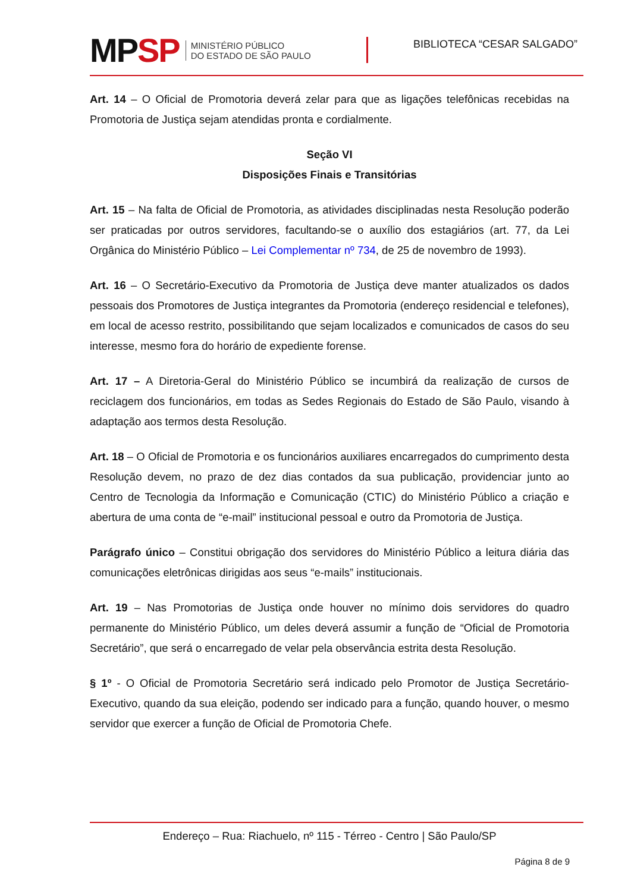MPSP
MINISTÉRIO PÚBLICO
DO ESTADO DE SÃO PAULO
BIBLIOTECA “CESAR SALGADO”
Art. 14 – O Oficial de Promotoria deverá zelar para que as ligações telefônicas recebidas na Promotoria de Justiça sejam atendidas pronta e cordialmente.
Seção VI
Disposições Finais e Transitórias
Art. 15 – Na falta de Oficial de Promotoria, as atividades disciplinadas nesta Resolução poderão ser praticadas por outros servidores, facultando-se o auxílio dos estagiários (art. 77, da Lei Orgânica do Ministério Público – Lei Complementar nº 734, de 25 de novembro de 1993).
Art. 16 – O Secretário-Executivo da Promotoria de Justiça deve manter atualizados os dados pessoais dos Promotores de Justiça integrantes da Promotoria (endereço residencial e telefones), em local de acesso restrito, possibilitando que sejam localizados e comunicados de casos do seu interesse, mesmo fora do horário de expediente forense.
Art. 17 – A Diretoria-Geral do Ministério Público se incumbirá da realização de cursos de reciclagem dos funcionários, em todas as Sedes Regionais do Estado de São Paulo, visando à adaptação aos termos desta Resolução.
Art. 18 – O Oficial de Promotoria e os funcionários auxiliares encarregados do cumprimento desta Resolução devem, no prazo de dez dias contados da sua publicação, providenciar junto ao Centro de Tecnologia da Informação e Comunicação (CTIC) do Ministério Público a criação e abertura de uma conta de “e-mail” institucional pessoal e outro da Promotoria de Justiça.
Parágrafo único – Constitui obrigação dos servidores do Ministério Público a leitura diária das comunicações eletrônicas dirigidas aos seus “e-mails” institucionais.
Art. 19 – Nas Promotorias de Justiça onde houver no mínimo dois servidores do quadro permanente do Ministério Público, um deles deverá assumir a função de “Oficial de Promotoria Secretário”, que será o encarregado de velar pela observância estrita desta Resolução.
§ 1º - O Oficial de Promotoria Secretário será indicado pelo Promotor de Justiça Secretário-Executivo, quando da sua eleição, podendo ser indicado para a função, quando houver, o mesmo servidor que exercer a função de Oficial de Promotoria Chefe.
Endereço – Rua: Riachuelo, nº 115 - Térreo - Centro | São Paulo/SP
Página 8 de 9